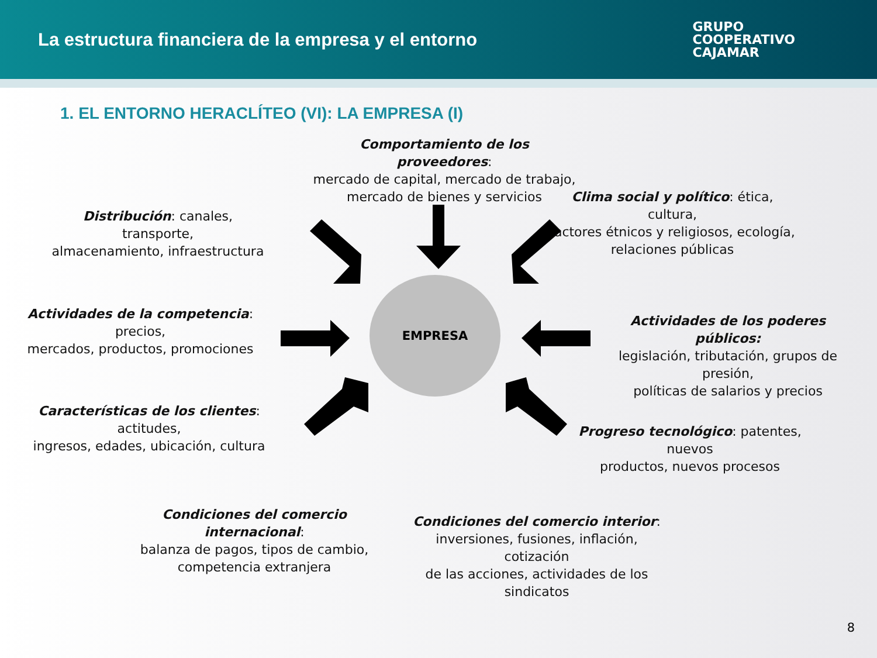La estructura financiera de la empresa y el entorno
GRUPO
COOPERATIVO
CAJAMAR
1. EL ENTORNO HERACLÍTEO (VI): LA EMPRESA (I)
Comportamiento de los proveedores:
mercado de capital, mercado de trabajo,
mercado de bienes y servicios
Distribución: canales, transporte,
almacenamiento, infraestructura
Clima social y político: ética, cultura,
factores étnicos y religiosos, ecología,
relaciones públicas
Actividades de la competencia: precios,
mercados, productos, promociones
EMPRESA
Actividades de los poderes públicos:
legislación, tributación, grupos de presión,
políticas de salarios y precios
Características de los clientes: actitudes,
ingresos, edades, ubicación, cultura
Progreso tecnológico: patentes, nuevos
productos, nuevos procesos
Condiciones del comercio internacional:
balanza de pagos, tipos de cambio,
competencia extranjera
Condiciones del comercio interior:
inversiones, fusiones, inflación, cotización
de las acciones, actividades de los
sindicatos
8